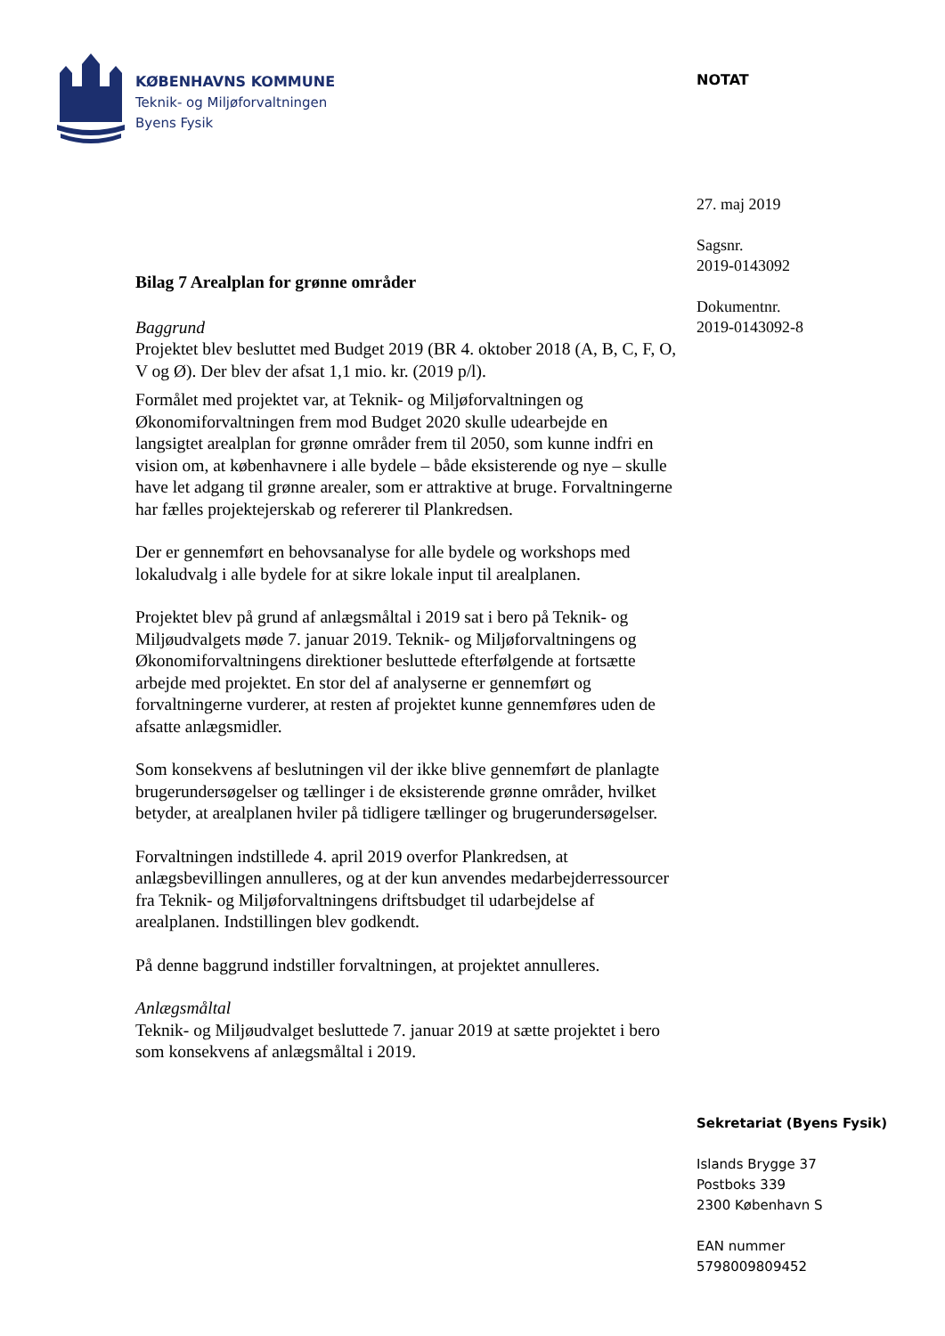KØBENHAVNS KOMMUNE
Teknik- og Miljøforvaltningen
Byens Fysik
NOTAT
27. maj 2019
Sagsnr.
2019-0143092
Dokumentnr.
2019-0143092-8
Bilag 7 Arealplan for grønne områder
Baggrund
Projektet blev besluttet med Budget 2019 (BR 4. oktober 2018 (A, B, C, F, O, V og Ø). Der blev der afsat 1,1 mio. kr. (2019 p/l).
Formålet med projektet var, at Teknik- og Miljøforvaltningen og Økonomiforvaltningen frem mod Budget 2020 skulle udearbejde en langsigtet arealplan for grønne områder frem til 2050, som kunne indfri en vision om, at københavnere i alle bydele – både eksisterende og nye – skulle have let adgang til grønne arealer, som er attraktive at bruge. Forvaltningerne har fælles projektejerskab og refererer til Plankredsen.
Der er gennemført en behovsanalyse for alle bydele og workshops med lokaludvalg i alle bydele for at sikre lokale input til arealplanen.
Projektet blev på grund af anlægsmåltal i 2019 sat i bero på Teknik- og Miljøudvalgets møde 7. januar 2019. Teknik- og Miljøforvaltningens og Økonomiforvaltningens direktioner besluttede efterfølgende at fortsætte arbejde med projektet. En stor del af analyserne er gennemført og forvaltningerne vurderer, at resten af projektet kunne gennemføres uden de afsatte anlægsmidler.
Som konsekvens af beslutningen vil der ikke blive gennemført de planlagte brugerundersøgelser og tællinger i de eksisterende grønne områder, hvilket betyder, at arealplanen hviler på tidligere tællinger og brugerundersøgelser.
Forvaltningen indstillede 4. april 2019 overfor Plankredsen, at anlægsbevillingen annulleres, og at der kun anvendes medarbejderressourcer fra Teknik- og Miljøforvaltningens driftsbudget til udarbejdelse af arealplanen. Indstillingen blev godkendt.
På denne baggrund indstiller forvaltningen, at projektet annulleres.
Anlægsmåltal
Teknik- og Miljøudvalget besluttede 7. januar 2019 at sætte projektet i bero som konsekvens af anlægsmåltal i 2019.
Sekretariat (Byens Fysik)
Islands Brygge 37
Postboks 339
2300 København S
EAN nummer
5798009809452